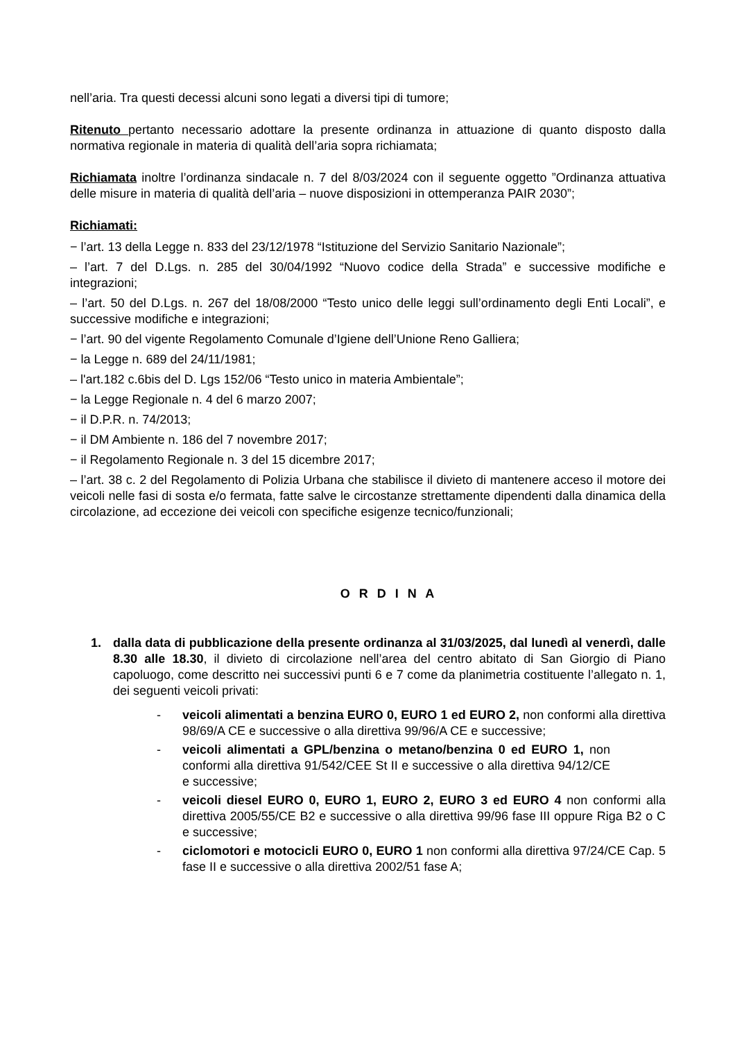nell’aria. Tra questi decessi alcuni sono legati a diversi tipi di tumore;
Ritenuto pertanto necessario adottare la presente ordinanza in attuazione di quanto disposto dalla normativa regionale in materia di qualità dell’aria sopra richiamata;
Richiamata inoltre l’ordinanza sindacale n. 7 del 8/03/2024 con il seguente oggetto ”Ordinanza attuativa delle misure in materia di qualità dell’aria – nuove disposizioni in ottemperanza PAIR 2030”;
Richiamati:
− l’art. 13 della Legge n. 833 del 23/12/1978 “Istituzione del Servizio Sanitario Nazionale”;
– l’art. 7 del D.Lgs. n. 285 del 30/04/1992 “Nuovo codice della Strada” e successive modifiche e integrazioni;
– l’art. 50 del D.Lgs. n. 267 del 18/08/2000 “Testo unico delle leggi sull’ordinamento degli Enti Locali”, e successive modifiche e integrazioni;
− l’art. 90 del vigente Regolamento Comunale d’Igiene dell’Unione Reno Galliera;
− la Legge n. 689 del 24/11/1981;
– l'art.182 c.6bis del D. Lgs 152/06 “Testo unico in materia Ambientale”;
− la Legge Regionale n. 4 del 6 marzo 2007;
− il D.P.R. n. 74/2013;
− il DM Ambiente n. 186 del 7 novembre 2017;
− il Regolamento Regionale n. 3 del 15 dicembre 2017;
– l’art. 38 c. 2 del Regolamento di Polizia Urbana che stabilisce il divieto di mantenere acceso il motore dei veicoli nelle fasi di sosta e/o fermata, fatte salve le circostanze strettamente dipendenti dalla dinamica della circolazione, ad eccezione dei veicoli con specifiche esigenze tecnico/funzionali;
O R D I N A
1. dalla data di pubblicazione della presente ordinanza al 31/03/2025, dal lunedì al venerdì, dalle 8.30 alle 18.30, il divieto di circolazione nell’area del centro abitato di San Giorgio di Piano capoluogo, come descritto nei successivi punti 6 e 7 come da planimetria costituente l’allegato n. 1, dei seguenti veicoli privati:
- veicoli alimentati a benzina EURO 0, EURO 1 ed EURO 2, non conformi alla direttiva 98/69/A CE e successive o alla direttiva 99/96/A CE e successive;
- veicoli alimentati a GPL/benzina o metano/benzina 0 ed EURO 1, non conformi alla direttiva 91/542/CEE St II e successive o alla direttiva 94/12/CE e successive;
- veicoli diesel EURO 0, EURO 1, EURO 2, EURO 3 ed EURO 4 non conformi alla direttiva 2005/55/CE B2 e successive o alla direttiva 99/96 fase III oppure Riga B2 o C e successive;
- ciclomotori e motocicli EURO 0, EURO 1 non conformi alla direttiva 97/24/CE Cap. 5 fase II e successive o alla direttiva 2002/51 fase A;